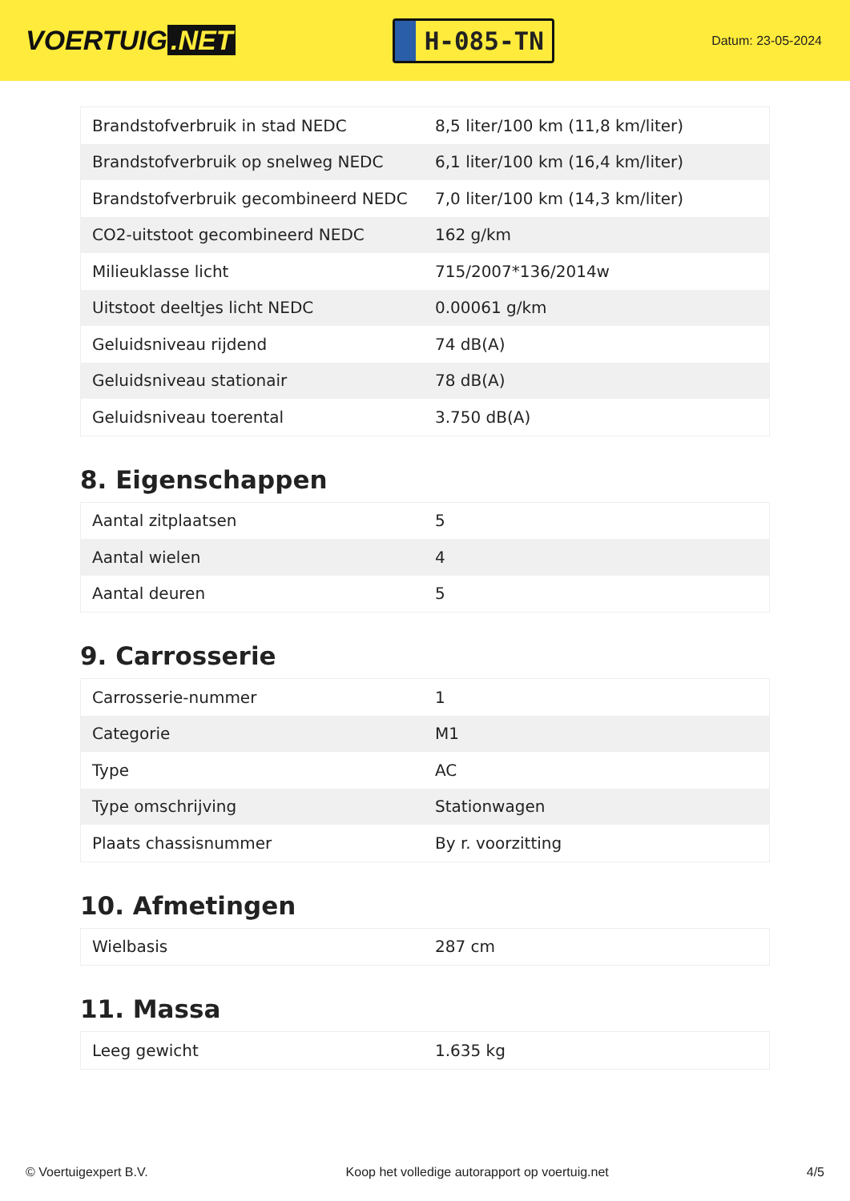VOERTUIG.NET
H-085-TN
Datum: 23-05-2024
| Brandstofverbruik in stad NEDC | 8,5 liter/100 km (11,8 km/liter) |
| Brandstofverbruik op snelweg NEDC | 6,1 liter/100 km (16,4 km/liter) |
| Brandstofverbruik gecombineerd NEDC | 7,0 liter/100 km (14,3 km/liter) |
| CO2-uitstoot gecombineerd NEDC | 162 g/km |
| Milieuklasse licht | 715/2007*136/2014w |
| Uitstoot deeltjes licht NEDC | 0.00061 g/km |
| Geluidsniveau rijdend | 74 dB(A) |
| Geluidsniveau stationair | 78 dB(A) |
| Geluidsniveau toerental | 3.750 dB(A) |
8. Eigenschappen
| Aantal zitplaatsen | 5 |
| Aantal wielen | 4 |
| Aantal deuren | 5 |
9. Carrosserie
| Carrosserie-nummer | 1 |
| Categorie | M1 |
| Type | AC |
| Type omschrijving | Stationwagen |
| Plaats chassisnummer | By r. voorzitting |
10. Afmetingen
| Wielbasis | 287 cm |
11. Massa
| Leeg gewicht | 1.635 kg |
© Voertuigexpert B.V. Koop het volledige autorapport op voertuig.net 4/5